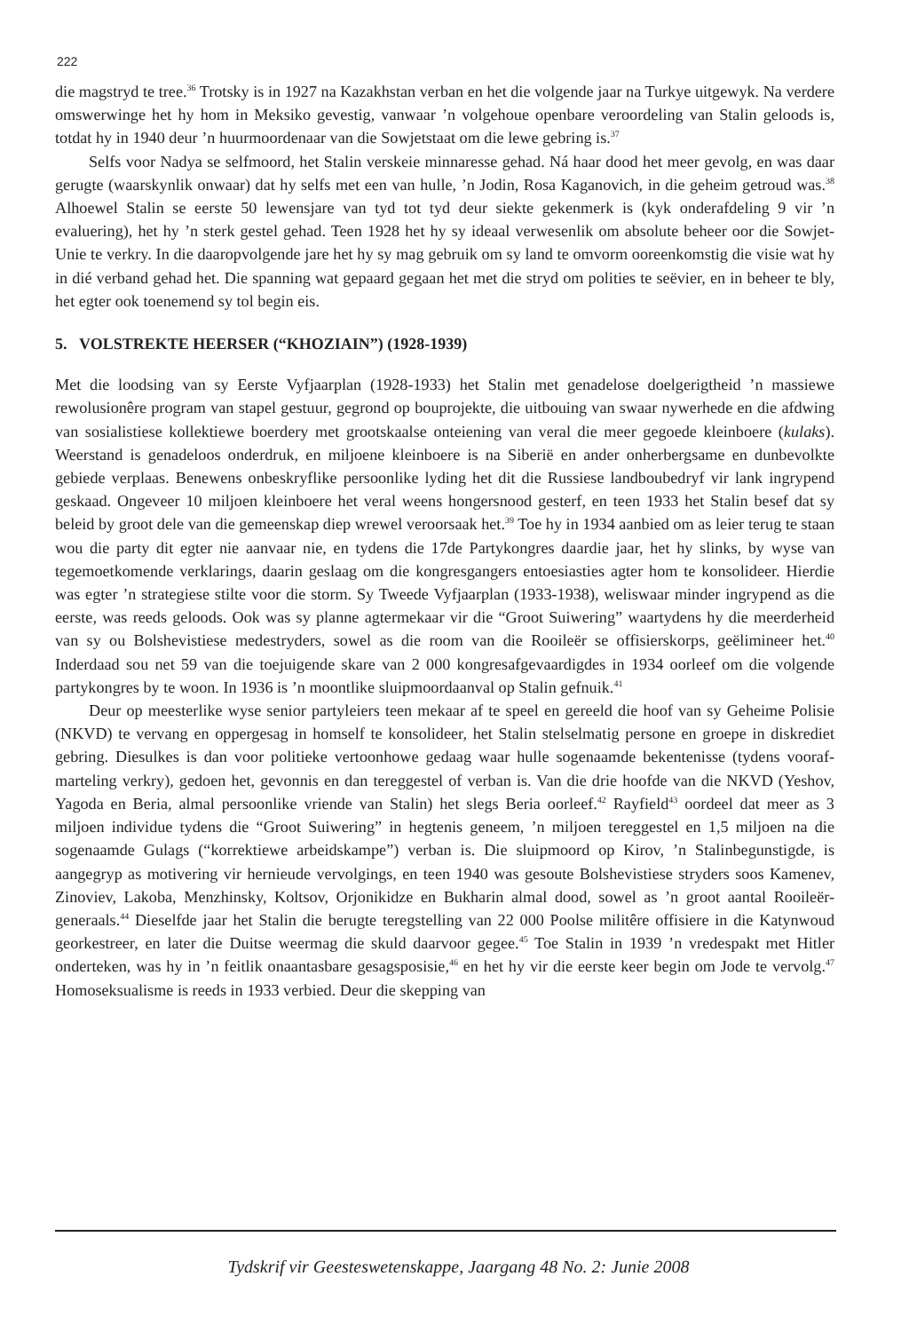222
die magstryd te tree.<sup>36</sup> Trotsky is in 1927 na Kazakhstan verban en het die volgende jaar na Turkye uitgewyk. Na verdere omswerwinge het hy hom in Meksiko gevestig, vanwaar ’n volgehoue openbare veroordeling van Stalin geloods is, totdat hy in 1940 deur ’n huurmoordenaar van die Sowjetstaat om die lewe gebring is.<sup>37</sup>
Selfs voor Nadya se selfmoord, het Stalin verskeie minnaresse gehad. Ná haar dood het meer gevolg, en was daar gerugte (waarskynlik onwaar) dat hy selfs met een van hulle, ’n Jodin, Rosa Kaganovich, in die geheim getroud was.<sup>38</sup> Alhoewel Stalin se eerste 50 lewensjare van tyd tot tyd deur siekte gekenmerk is (kyk onderafdeling 9 vir ’n evaluering), het hy ’n sterk gestel gehad. Teen 1928 het hy sy ideaal verwesenlik om absolute beheer oor die Sowjet-Unie te verkry. In die daaropvolgende jare het hy sy mag gebruik om sy land te omvorm ooreenkomstig die visie wat hy in dié verband gehad het. Die spanning wat gepaard gegaan het met die stryd om polities te seëvier, en in beheer te bly, het egter ook toenemend sy tol begin eis.
5. VOLSTREKTE HEERSER (“KHOZIAIN”) (1928-1939)
Met die loodsing van sy Eerste Vyfjaarplan (1928-1933) het Stalin met genadelose doelgerigtheid ’n massiewe rewolusionêre program van stapel gestuur, gegrond op bouprojekte, die uitbouing van swaar nywerhede en die afdwing van sosialistiese kollektiewe boerdery met grootskaalse onteiening van veral die meer gegoede kleinboere (kulaks). Weerstand is genadeloos onderdruk, en miljoene kleinboere is na Siberië en ander onherbergsame en dunbevolkte gebiede verplaas. Benewens onbeskryflike persoonlike lyding het dit die Russiese landboubedryf vir lank ingrypend geskaad. Ongeveer 10 miljoen kleinboere het veral weens hongersnood gesterf, en teen 1933 het Stalin besef dat sy beleid by groot dele van die gemeenskap diep wrewel veroorsaak het.<sup>39</sup> Toe hy in 1934 aanbied om as leier terug te staan wou die party dit egter nie aanvaar nie, en tydens die 17de Partykongres daardie jaar, het hy slinks, by wyse van tegemoetkomende verklarings, daarin geslaag om die kongresgangers entoesiasties agter hom te konsolideer. Hierdie was egter ’n strategiese stilte voor die storm. Sy Tweede Vyfjaarplan (1933-1938), weliswaar minder ingrypend as die eerste, was reeds geloods. Ook was sy planne agtermekaar vir die “Groot Suiwering” waartydens hy die meerderheid van sy ou Bolshevistiese medestryders, sowel as die room van die Rooileër se offisierskorps, geëlimineer het.<sup>40</sup> Inderdaad sou net 59 van die toejuigende skare van 2 000 kongresafgevaardigdes in 1934 oorleef om die volgende partykongres by te woon. In 1936 is ’n moontlike sluipmoordaanval op Stalin gefnuik.<sup>41</sup>
Deur op meesterlike wyse senior partyleiers teen mekaar af te speel en gereeld die hoof van sy Geheime Polisie (NKVD) te vervang en oppergesag in homself te konsolideer, het Stalin stelselmatig persone en groepe in diskrediet gebring. Diesulkes is dan voor politieke vertoonhowe gedaag waar hulle sogenaamde bekentenisse (tydens vooraf-marteling verkry), gedoen het, gevonnis en dan tereggestel of verban is. Van die drie hoofde van die NKVD (Yeshov, Yagoda en Beria, almal persoonlike vriende van Stalin) het slegs Beria oorleef.<sup>42</sup> Rayfield<sup>43</sup> oordeel dat meer as 3 miljoen individue tydens die “Groot Suiwering” in hegtenis geneem, ’n miljoen tereggestel en 1,5 miljoen na die sogenaamde Gulags (“korrektiewe arbeidskampe”) verban is. Die sluipmoord op Kirov, ’n Stalinbegunstigde, is aangegryp as motivering vir hernieude vervolgings, en teen 1940 was gesoute Bolshevistiese stryders soos Kamenev, Zinoviev, Lakoba, Menzhinsky, Koltsov, Orjonikidze en Bukharin almal dood, sowel as ’n groot aantal Rooileër-generaals.<sup>44</sup> Dieselfde jaar het Stalin die berugte teregstelling van 22 000 Poolse militêre offisiere in die Katynwoud georkestreer, en later die Duitse weermag die skuld daarvoor gegee.<sup>45</sup> Toe Stalin in 1939 ’n vredespakt met Hitler onderteken, was hy in ’n feitlik onaantasbare gesagsposisie,<sup>46</sup> en het hy vir die eerste keer begin om Jode te vervolg.<sup>47</sup> Homoseksualisme is reeds in 1933 verbied. Deur die skepping van
Tydskrif vir Geesteswetenskappe, Jaargang 48 No. 2: Junie 2008